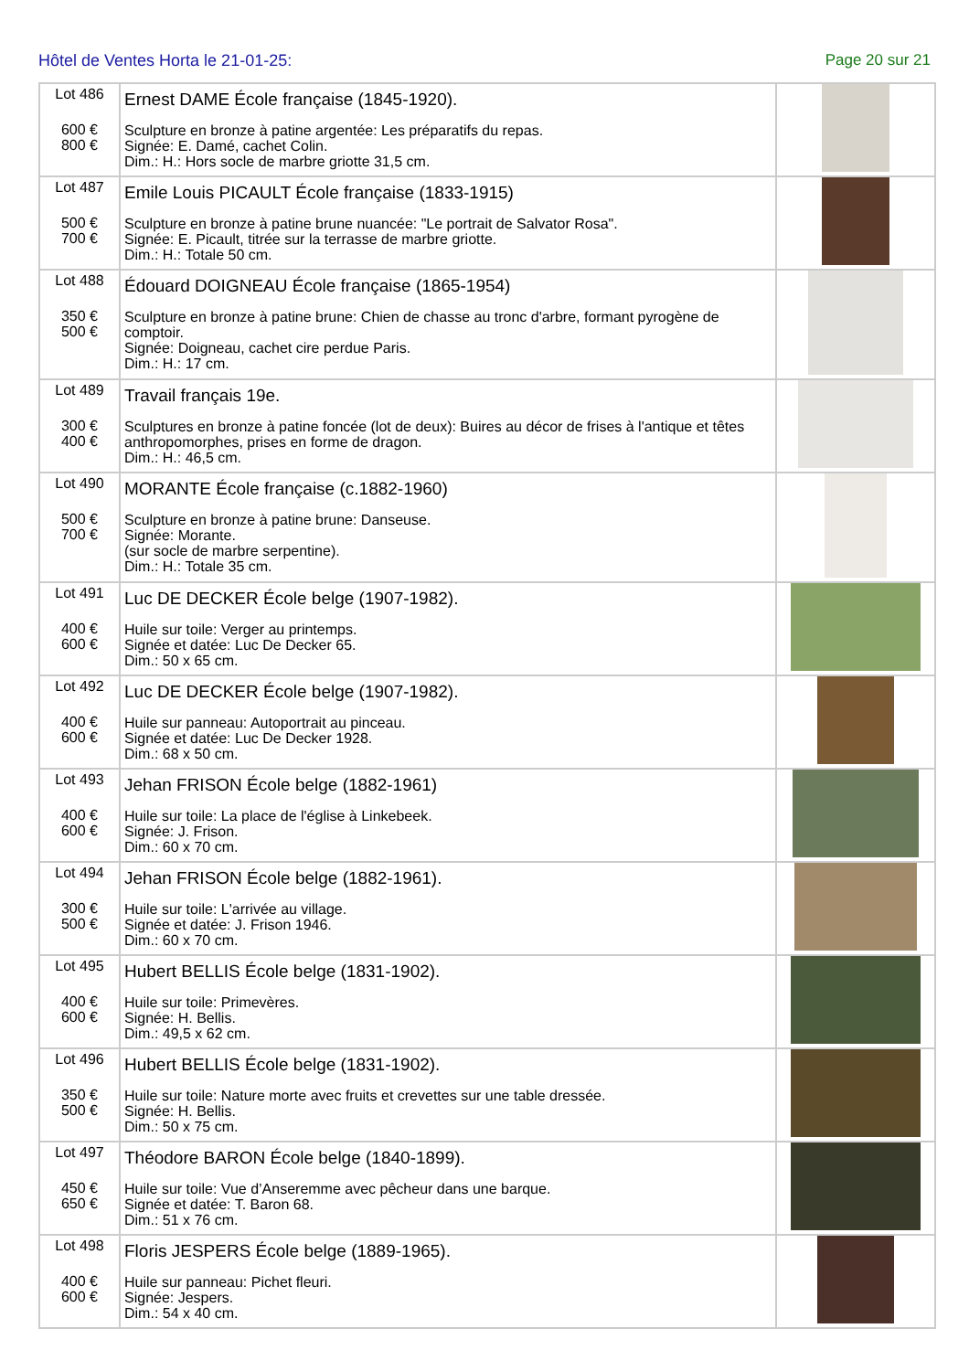Hôtel de Ventes Horta le 21-01-25: Page 20 sur 21
| Lot 486 600 € 800 € | Ernest DAME École française (1845-1920). Sculpture en bronze à patine argentée: Les préparatifs du repas. Signée: E. Damé, cachet Colin. Dim.: H.: Hors socle de marbre griotte 31,5 cm. | |
| Lot 487 500 € 700 € | Emile Louis PICAULT École française (1833-1915) Sculpture en bronze à patine brune nuancée: "Le portrait de Salvator Rosa". Signée: E. Picault, titrée sur la terrasse de marbre griotte. Dim.: H.: Totale 50 cm. | |
| Lot 488 350 € 500 € | Édouard DOIGNEAU École française (1865-1954) Sculpture en bronze à patine brune: Chien de chasse au tronc d'arbre, formant pyrogène de comptoir. Signée: Doigneau, cachet cire perdue Paris. Dim.: H.: 17 cm. | |
| Lot 489 300 € 400 € | Travail français 19e. Sculptures en bronze à patine foncée (lot de deux): Buires au décor de frises à l'antique et têtes anthropomorphes, prises en forme de dragon. Dim.: H.: 46,5 cm. | |
| Lot 490 500 € 700 € | MORANTE École française (c.1882-1960) Sculpture en bronze à patine brune: Danseuse. Signée: Morante. (sur socle de marbre serpentine). Dim.: H.: Totale 35 cm. | |
| Lot 491 400 € 600 € | Luc DE DECKER École belge (1907-1982). Huile sur toile: Verger au printemps. Signée et datée: Luc De Decker 65. Dim.: 50 x 65 cm. | |
| Lot 492 400 € 600 € | Luc DE DECKER École belge (1907-1982). Huile sur panneau: Autoportrait au pinceau. Signée et datée: Luc De Decker 1928. Dim.: 68 x 50 cm. | |
| Lot 493 400 € 600 € | Jehan FRISON École belge (1882-1961) Huile sur toile: La place de l'église à Linkebeek. Signée: J. Frison. Dim.: 60 x 70 cm. | |
| Lot 494 300 € 500 € | Jehan FRISON École belge (1882-1961). Huile sur toile: L'arrivée au village. Signée et datée: J. Frison 1946. Dim.: 60 x 70 cm. | |
| Lot 495 400 € 600 € | Hubert BELLIS École belge (1831-1902). Huile sur toile: Primevères. Signée: H. Bellis. Dim.: 49,5 x 62 cm. | |
| Lot 496 350 € 500 € | Hubert BELLIS École belge (1831-1902). Huile sur toile: Nature morte avec fruits et crevettes sur une table dressée. Signée: H. Bellis. Dim.: 50 x 75 cm. | |
| Lot 497 450 € 650 € | Théodore BARON École belge (1840-1899). Huile sur toile: Vue d’Anseremme avec pêcheur dans une barque. Signée et datée: T. Baron 68. Dim.: 51 x 76 cm. | |
| Lot 498 400 € 600 € | Floris JESPERS École belge (1889-1965). Huile sur panneau: Pichet fleuri. Signée: Jespers. Dim.: 54 x 40 cm. | |